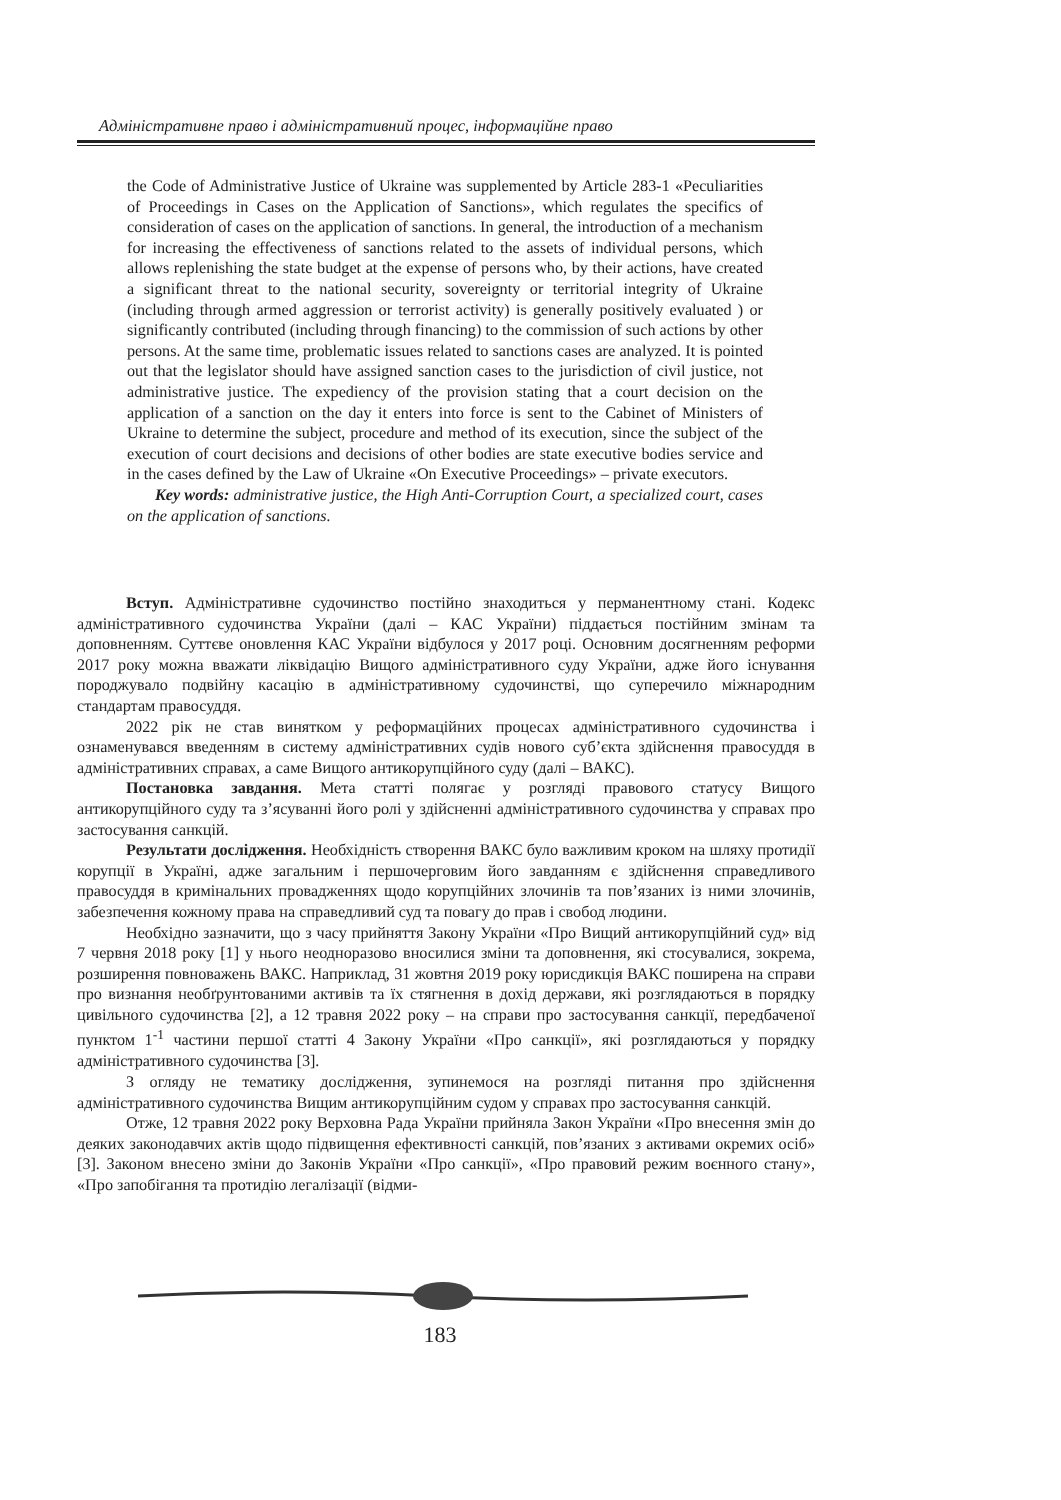Адміністративне право і адміністративний процес, інформаційне право
the Code of Administrative Justice of Ukraine was supplemented by Article 283-1 «Peculiarities of Proceedings in Cases on the Application of Sanctions», which regulates the specifics of consideration of cases on the application of sanctions. In general, the introduction of a mechanism for increasing the effectiveness of sanctions related to the assets of individual persons, which allows replenishing the state budget at the expense of persons who, by their actions, have created a significant threat to the national security, sovereignty or territorial integrity of Ukraine (including through armed aggression or terrorist activity) is generally positively evaluated ) or significantly contributed (including through financing) to the commission of such actions by other persons. At the same time, problematic issues related to sanctions cases are analyzed. It is pointed out that the legislator should have assigned sanction cases to the jurisdiction of civil justice, not administrative justice. The expediency of the provision stating that a court decision on the application of a sanction on the day it enters into force is sent to the Cabinet of Ministers of Ukraine to determine the subject, procedure and method of its execution, since the subject of the execution of court decisions and decisions of other bodies are state executive bodies service and in the cases defined by the Law of Ukraine «On Executive Proceedings» – private executors.
Key words: administrative justice, the High Anti-Corruption Court, a specialized court, cases on the application of sanctions.
Вступ. Адміністративне судочинство постійно знаходиться у перманентному стані. Кодекс адміністративного судочинства України (далі – КАС України) піддається постійним змінам та доповненням. Суттєве оновлення КАС України відбулося у 2017 році. Основним досягненням реформи 2017 року можна вважати ліквідацію Вищого адміністративного суду України, адже його існування породжувало подвійну касацію в адміністративному судочинстві, що суперечило міжнародним стандартам правосуддя.
2022 рік не став винятком у реформаційних процесах адміністративного судочинства і ознаменувався введенням в систему адміністративних судів нового суб’єкта здійснення правосуддя в адміністративних справах, а саме Вищого антикорупційного суду (далі – ВАКС).
Постановка завдання. Мета статті полягає у розгляді правового статусу Вищого антикорупційного суду та з’ясуванні його ролі у здійсненні адміністративного судочинства у справах про застосування санкцій.
Результати дослідження. Необхідність створення ВАКС було важливим кроком на шляху протидії корупції в Україні, адже загальним і першочерговим його завданням є здійснення справедливого правосуддя в кримінальних провадженнях щодо корупційних злочинів та пов’язаних із ними злочинів, забезпечення кожному права на справедливий суд та повагу до прав і свобод людини.
Необхідно зазначити, що з часу прийняття Закону України «Про Вищий антикорупційний суд» від 7 червня 2018 року [1] у нього неодноразово вносилися зміни та доповнення, які стосувалися, зокрема, розширення повноважень ВАКС. Наприклад, 31 жовтня 2019 року юрисдикція ВАКС поширена на справи про визнання необґрунтованими активів та їх стягнення в дохід держави, які розглядаються в порядку цивільного судочинства [2], а 12 травня 2022 року – на справи про застосування санкції, передбаченої пунктом 1<sup>-1</sup> частини першої статті 4 Закону України «Про санкції», які розглядаються у порядку адміністративного судочинства [3].
З огляду не тематику дослідження, зупинемося на розгляді питання про здійснення адміністративного судочинства Вищим антикорупційним судом у справах про застосування санкцій.
Отже, 12 травня 2022 року Верховна Рада України прийняла Закон України «Про внесення змін до деяких законодавчих актів щодо підвищення ефективності санкцій, пов’язаних з активами окремих осіб» [3]. Законом внесено зміни до Законів України «Про санкції», «Про правовий режим воєнного стану», «Про запобігання та протидію легалізації (відми-
183